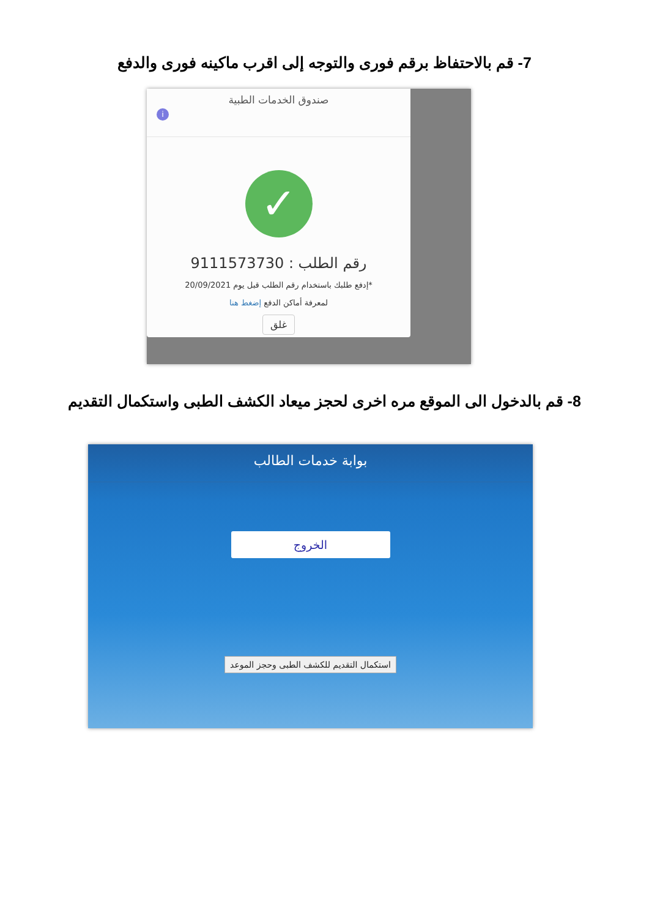7- قم بالاحتفاظ برقم فورى والتوجه إلى اقرب ماكينه فورى والدفع
صندوق الخدمات الطبية
i
✓
رقم الطلب : 9111573730
*إدفع طلبك باستخدام رقم الطلب قبل يوم 20/09/2021
لمعرفة أماكن الدفع إضغط هنا
غلق
8- قم بالدخول الى الموقع مره اخرى لحجز ميعاد الكشف الطبى واستكمال التقديم
بوابة خدمات الطالب
الخروج
استكمال التقديم للكشف الطبى وحجز الموعد